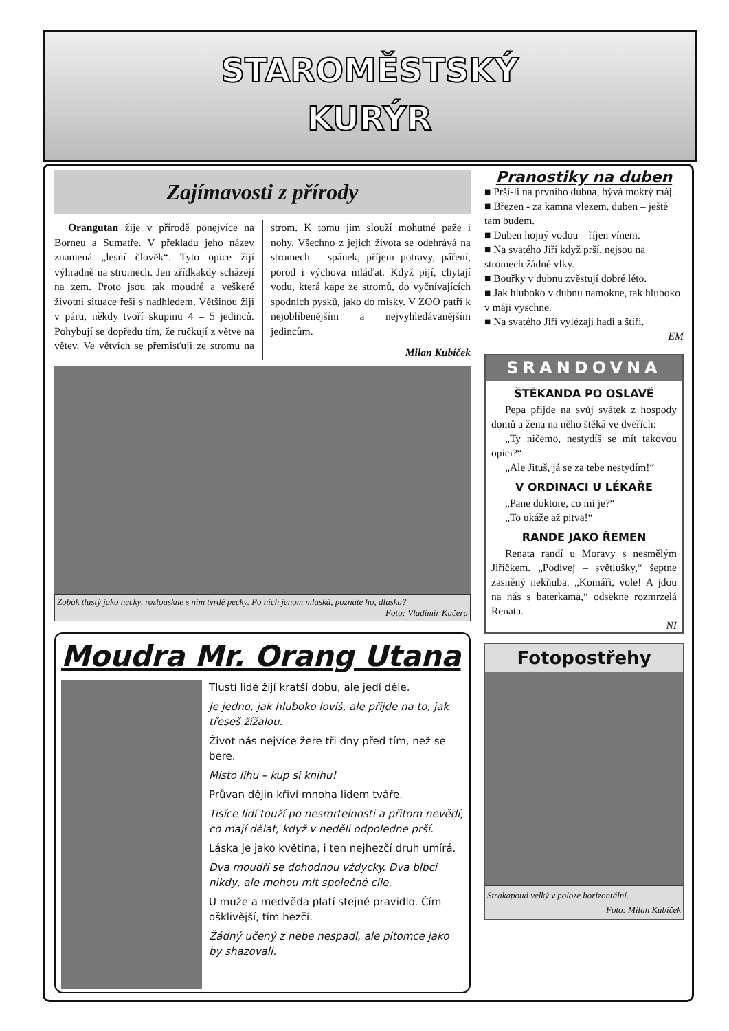STAROMĚSTSKÝ
KURÝR
Zajímavosti z přírody
Orangutan žije v přírodě ponejvíce na Borneu a Sumatře. V překladu jeho název znamená „lesní člověk“. Tyto opice žijí výhradně na stromech. Jen zřídkakdy scházejí na zem. Proto jsou tak moudré a veškeré životní situace řeší s nadhledem. Většinou žijí v páru, někdy tvoří skupinu 4 – 5 jedinců. Pohybují se dopředu tím, že ručkují z větve na větev. Ve větvích se přemísťují ze stromu na strom. K tomu jim slouží mohutné paže i nohy. Všechno z jejich života se odehrává na stromech – spánek, příjem potravy, páření, porod i výchova mláďat. Když pijí, chytají vodu, která kape ze stromů, do vyčnívajících spodních pysků, jako do misky. V ZOO patří k nejoblíbenějším a nejvyhledávanějším jedincům.
Milan Kubíček
Zobák tlustý jako necky, rozlouskne s ním tvrdé pecky. Po nich jenom mlaská, poznáte ho, dlaska?
Foto: Vladimír Kučera
Moudra Mr. Orang Utana
Tlustí lidé žijí kratší dobu, ale jedí déle.
Je jedno, jak hluboko lovíš, ale přijde na to, jak třeseš žížalou.
Život nás nejvíce žere tři dny před tím, než se bere.
Místo lihu – kup si knihu!
Průvan dějin křiví mnoha lidem tváře.
Tisíce lidí touží po nesmrtelnosti a přitom nevědí, co mají dělat, když v neděli odpoledne prší.
Láska je jako květina, i ten nejhezčí druh umírá.
Dva moudří se dohodnou vždycky. Dva blbci nikdy, ale mohou mít společné cíle.
U muže a medvěda platí stejné pravidlo. Čím ošklivější, tím hezčí.
Žádný učený z nebe nespadl, ale pitomce jako by shazovali.
Pranostiky na duben
■ Prší-li na prvního dubna, bývá mokrý máj.
■ Březen - za kamna vlezem, duben – ještě tam budem.
■ Duben hojný vodou – říjen vínem.
■ Na svatého Jiří když prší, nejsou na stromech žádné vlky.
■ Bouřky v dubnu zvěstují dobré léto.
■ Jak hluboko v dubnu namokne, tak hluboko v máji vyschne.
■ Na svatého Jiří vylézají hadi a štíři.
EM
SRANDOVNA
ŠTĚKANDA PO OSLAVĚ
Pepa přijde na svůj svátek z hospody domů a žena na něho štěká ve dveřích:
„Ty ničemo, nestydíš se mít takovou opici?“
„Ale Jituš, já se za tebe nestydím!“
V ORDINACI U LÉKAŘE
„Pane doktore, co mi je?“
„To ukáže až pitva!“
RANDE JAKO ŘEMEN
Renata randí u Moravy s nesmělým Jiříčkem. „Podívej – světlušky,“ šeptne zasněný nekňuba. „Komáři, vole! A jdou na nás s baterkama,“ odsekne rozmrzelá Renata.
NI
Fotopostřehy
Strakapoud velký v poloze horizontální.
Foto: Milan Kubíček